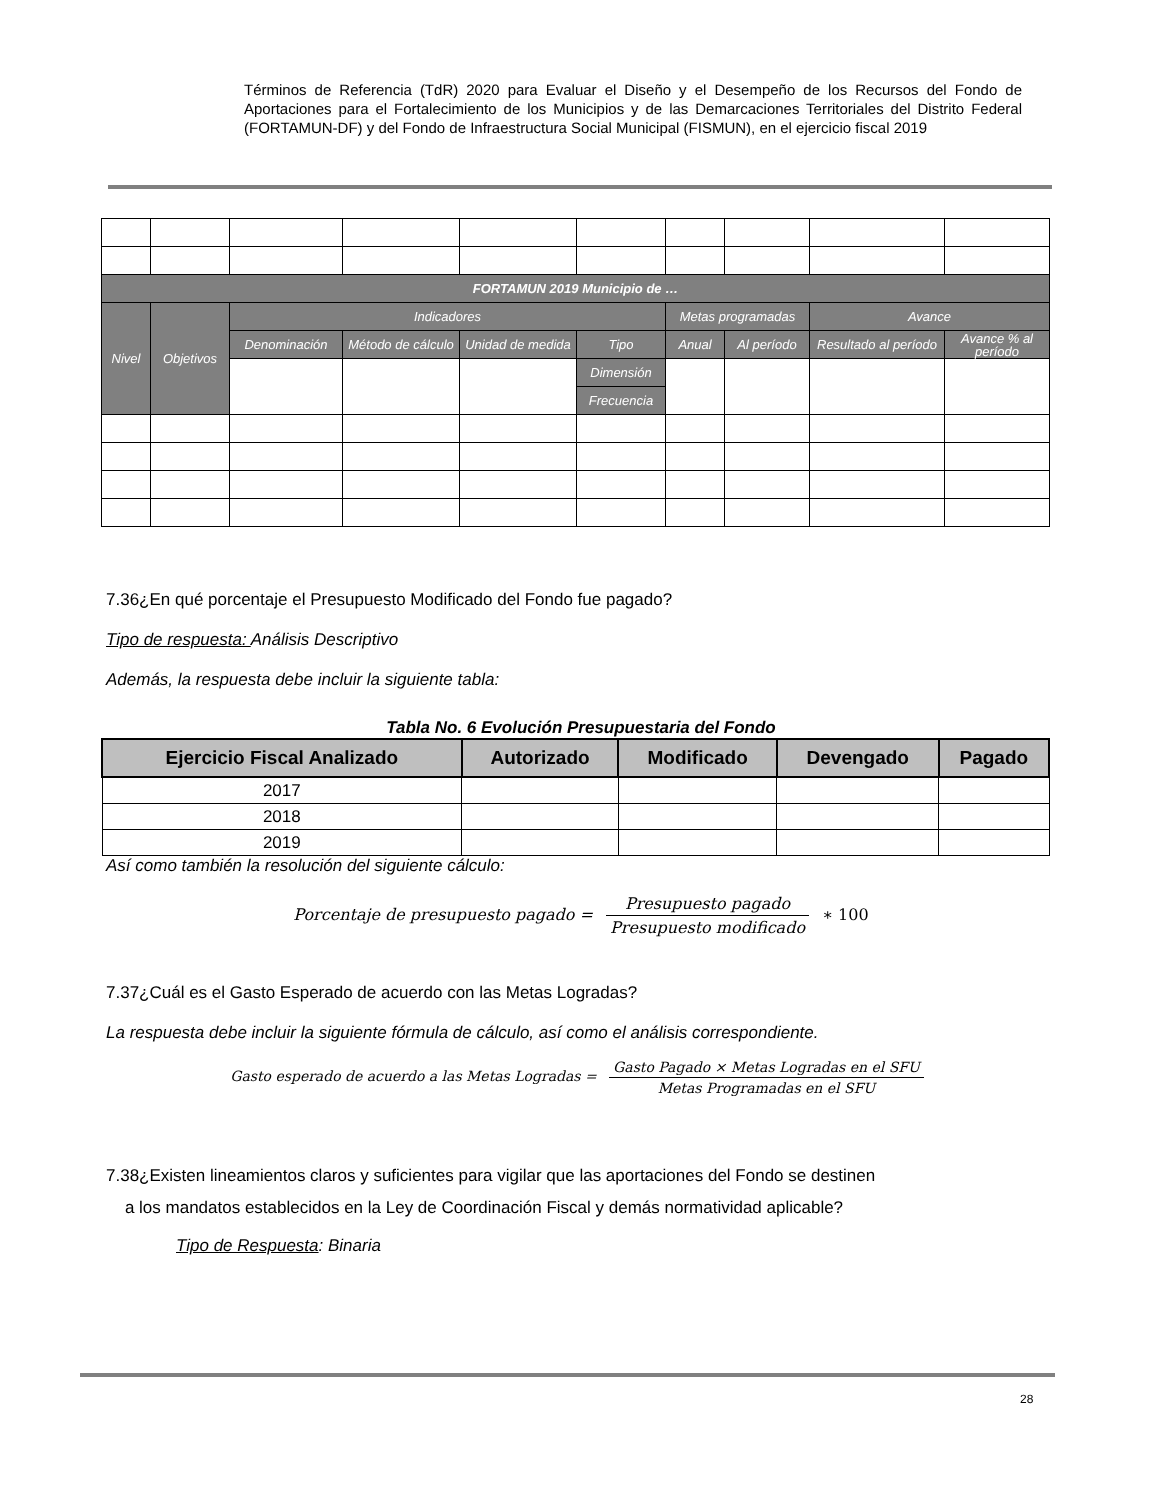Términos de Referencia (TdR) 2020 para Evaluar el Diseño y el Desempeño de los Recursos del Fondo de Aportaciones para el Fortalecimiento de los Municipios y de las Demarcaciones Territoriales del Distrito Federal (FORTAMUN-DF) y del Fondo de Infraestructura Social Municipal (FISMUN), en el ejercicio fiscal 2019
| FORTAMUN 2019 Municipio de … | | | | | | | | | |
| Nivel | Objetivos | Indicadores | | | | Metas programadas | | Avance | |
| | | Denominación | Método de cálculo | Unidad de medida | Tipo | Anual | Al período | Resultado al período | Avance % al período |
| | | | | | Dimensión | | | | |
| | | | | | Frecuencia | | | | |
7.36¿En qué porcentaje el Presupuesto Modificado del Fondo fue pagado?
Tipo de respuesta: Análisis Descriptivo
Además, la respuesta debe incluir la siguiente tabla:
Tabla No. 6 Evolución Presupuestaria del Fondo
| Ejercicio Fiscal Analizado | Autorizado | Modificado | Devengado | Pagado |
| --- | --- | --- | --- | --- |
| 2017 | | | | |
| 2018 | | | | |
| 2019 | | | | |
Así como también la resolución del siguiente cálculo:
Porcentaje de presupuesto pagado = Presupuesto pagado Presupuesto modificado ∗ 100
7.37¿Cuál es el Gasto Esperado de acuerdo con las Metas Logradas?
La respuesta debe incluir la siguiente fórmula de cálculo, así como el análisis correspondiente.
Gasto esperado de acuerdo a las Metas Logradas = Gasto Pagado × Metas Logradas en el SFU Metas Programadas en el SFU
7.38¿Existen lineamientos claros y suficientes para vigilar que las aportaciones del Fondo se destinen
a los mandatos establecidos en la Ley de Coordinación Fiscal y demás normatividad aplicable?
Tipo de Respuesta: Binaria
28